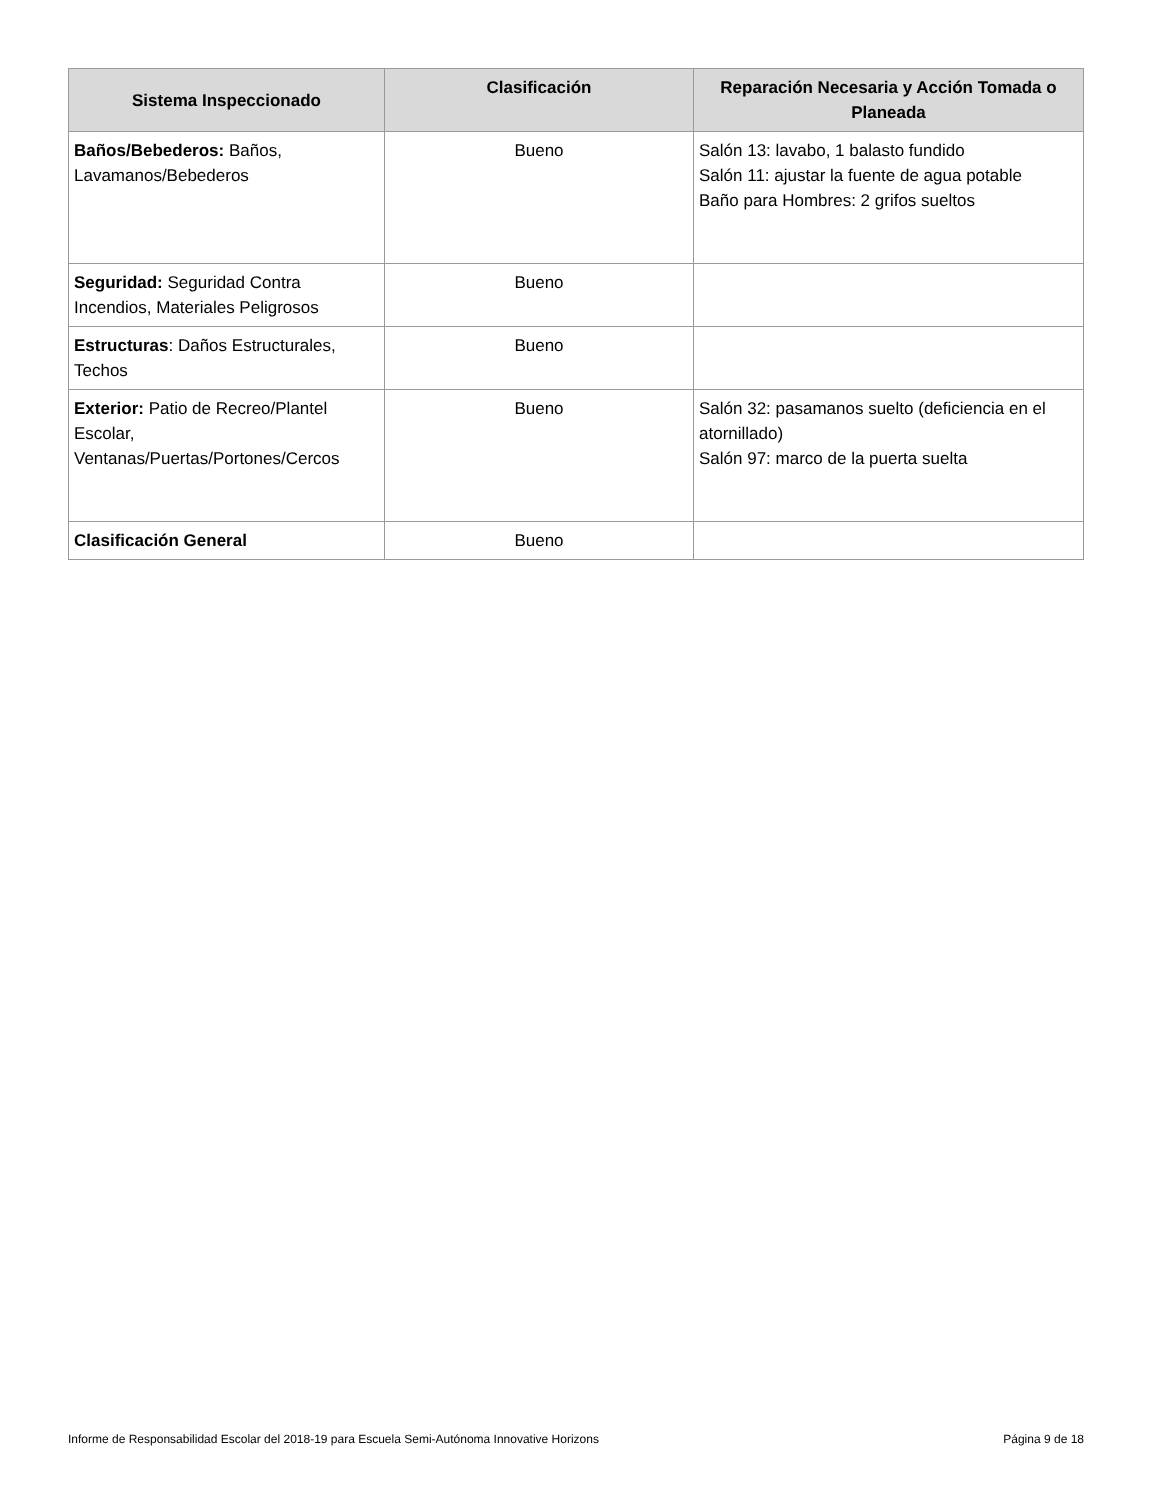| Sistema Inspeccionado | Clasificación | Reparación Necesaria y Acción Tomada o Planeada |
| --- | --- | --- |
| Baños/Bebederos: Baños, Lavamanos/Bebederos | Bueno | Salón 13: lavabo, 1 balasto fundido Salón 11: ajustar la fuente de agua potable Baño para Hombres: 2 grifos sueltos |
| Seguridad: Seguridad Contra Incendios, Materiales Peligrosos | Bueno | |
| Estructuras : Daños Estructurales, Techos | Bueno | |
| Exterior: Patio de Recreo/Plantel Escolar, Ventanas/Puertas/Portones/Cercos | Bueno | Salón 32: pasamanos suelto (deficiencia en el atornillado) Salón 97: marco de la puerta suelta |
| Clasificación General | Bueno | |
Informe de Responsabilidad Escolar del 2018-19 para Escuela Semi-Autónoma Innovative Horizons Página 9 de 18